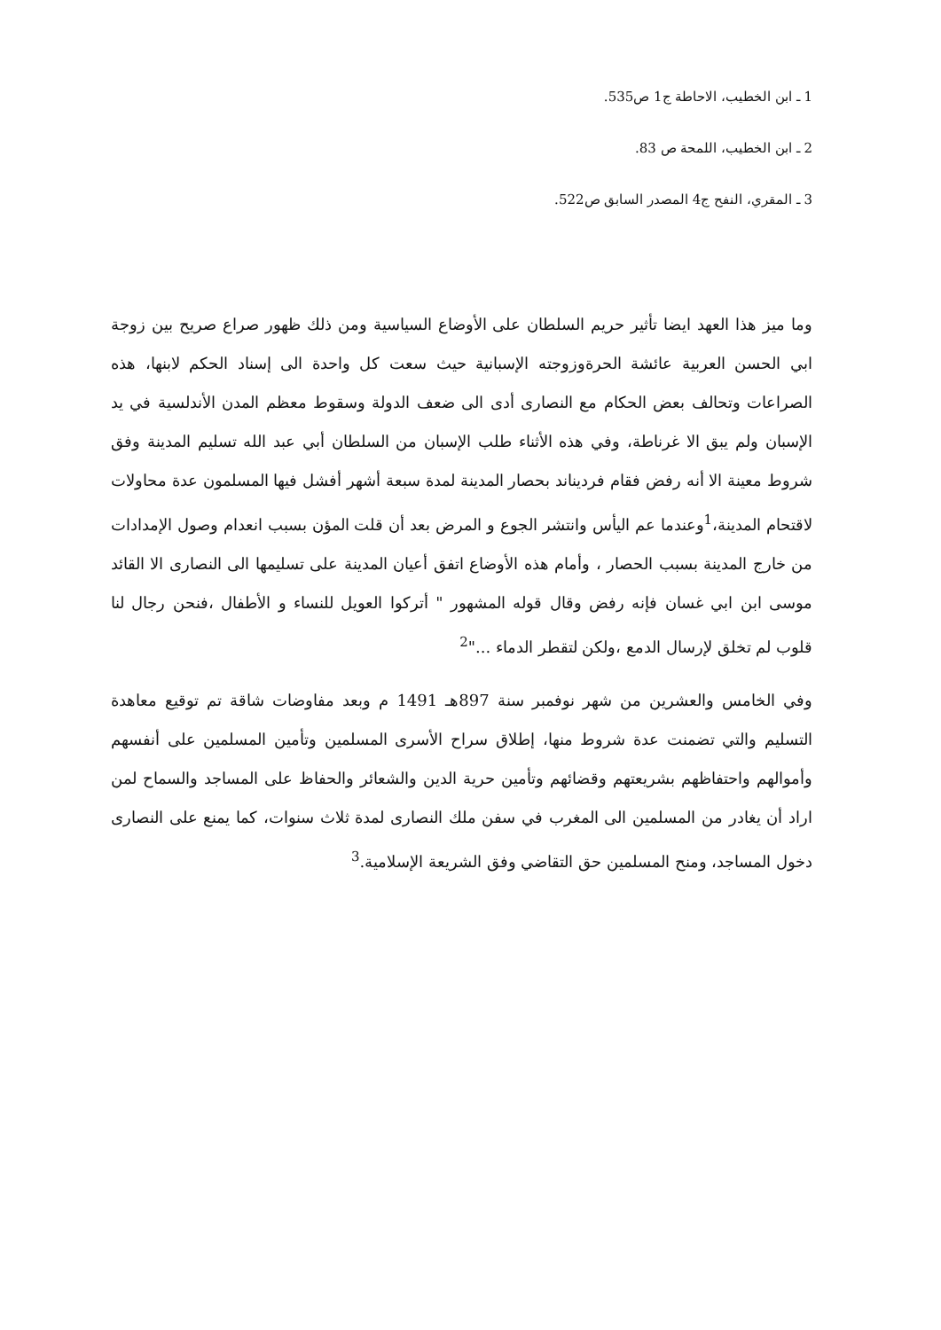1 ـ ابن الخطيب، الاحاطة ج1 ص535.
2 ـ ابن الخطيب، اللمحة ص 83.
3 ـ المقري، النفح ج4 المصدر السابق ص522.
وما ميز هذا العهد ايضا تأثير حريم السلطان على الأوضاع السياسية ومن ذلك ظهور صراع صريح بين زوجة ابي الحسن العربية عائشة الحرةوزوجته الإسبانية حيث سعت كل واحدة الى إسناد الحكم لابنها، هذه الصراعات وتحالف بعض الحكام مع النصارى أدى الى ضعف الدولة وسقوط معظم المدن الأندلسية في يد الإسبان ولم يبق الا غرناطة، وفي هذه الأثناء طلب الإسبان من السلطان أبي عبد الله تسليم المدينة وفق شروط معينة الا أنه رفض فقام فرديناند بحصار المدينة لمدة سبعة أشهر أفشل فيها المسلمون عدة محاولات لاقتحام المدينة،<sup>1</sup>وعندما عم اليأس وانتشر الجوع و المرض بعد أن قلت المؤن بسبب انعدام وصول الإمدادات من خارج المدينة بسبب الحصار ، وأمام هذه الأوضاع اتفق أعيان المدينة على تسليمها الى النصارى الا القائد موسى ابن ابي غسان فإنه رفض وقال قوله المشهور " أتركوا العويل للنساء و الأطفال ،فنحن رجال لنا قلوب لم تخلق لإرسال الدمع ،ولكن لتقطر الدماء ..."<sup>2</sup>
وفي الخامس والعشرين من شهر نوفمبر سنة 897هـ 1491 م وبعد مفاوضات شاقة تم توقيع معاهدة التسليم والتي تضمنت عدة شروط منها، إطلاق سراح الأسرى المسلمين وتأمين المسلمين على أنفسهم وأموالهم واحتفاظهم بشريعتهم وقضائهم وتأمين حرية الدين والشعائر والحفاظ على المساجد والسماح لمن اراد أن يغادر من المسلمين الى المغرب في سفن ملك النصارى لمدة ثلاث سنوات، كما يمنع على النصارى دخول المساجد، ومنح المسلمين حق التقاضي وفق الشريعة الإسلامية.<sup>3</sup>